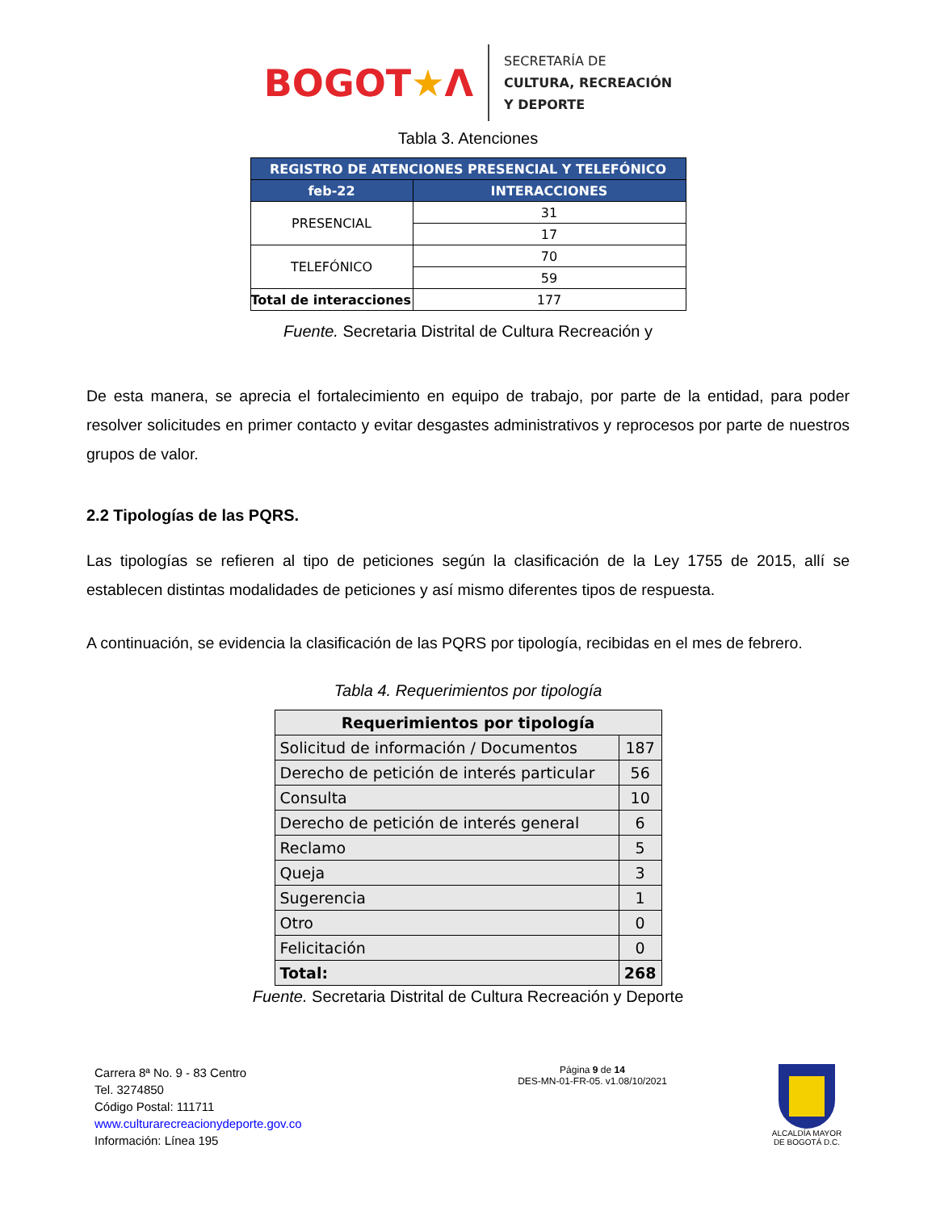BOGOT★Λ
SECRETARÍA DE
CULTURA, RECREACIÓN
Y DEPORTE
Tabla 3. Atenciones
| REGISTRO DE ATENCIONES PRESENCIAL Y TELEFÓNICO | |
| --- | --- |
| feb-22 | INTERACCIONES |
| PRESENCIAL | 31 |
| | 17 |
| TELEFÓNICO | 70 |
| | 59 |
| Total de interacciones | 177 |
Fuente. Secretaria Distrital de Cultura Recreación y
De esta manera, se aprecia el fortalecimiento en equipo de trabajo, por parte de la entidad, para poder resolver solicitudes en primer contacto y evitar desgastes administrativos y reprocesos por parte de nuestros grupos de valor.
2.2 Tipologías de las PQRS.
Las tipologías se refieren al tipo de peticiones según la clasificación de la Ley 1755 de 2015, allí se establecen distintas modalidades de peticiones y así mismo diferentes tipos de respuesta.
A continuación, se evidencia la clasificación de las PQRS por tipología, recibidas en el mes de febrero.
Tabla 4. Requerimientos por tipología
| Requerimientos por tipología | |
| --- | --- |
| Solicitud de información / Documentos | 187 |
| Derecho de petición de interés particular | 56 |
| Consulta | 10 |
| Derecho de petición de interés general | 6 |
| Reclamo | 5 |
| Queja | 3 |
| Sugerencia | 1 |
| Otro | 0 |
| Felicitación | 0 |
| Total: | 268 |
Fuente. Secretaria Distrital de Cultura Recreación y Deporte
Carrera 8ª No. 9 - 83 Centro
Tel. 3274850
Código Postal: 111711
www.culturarecreacionydeporte.gov.co
Información: Línea 195
Página 9 de 14
DES-MN-01-FR-05. v1.08/10/2021
ALCALDÍA MAYOR
DE BOGOTÁ D.C.